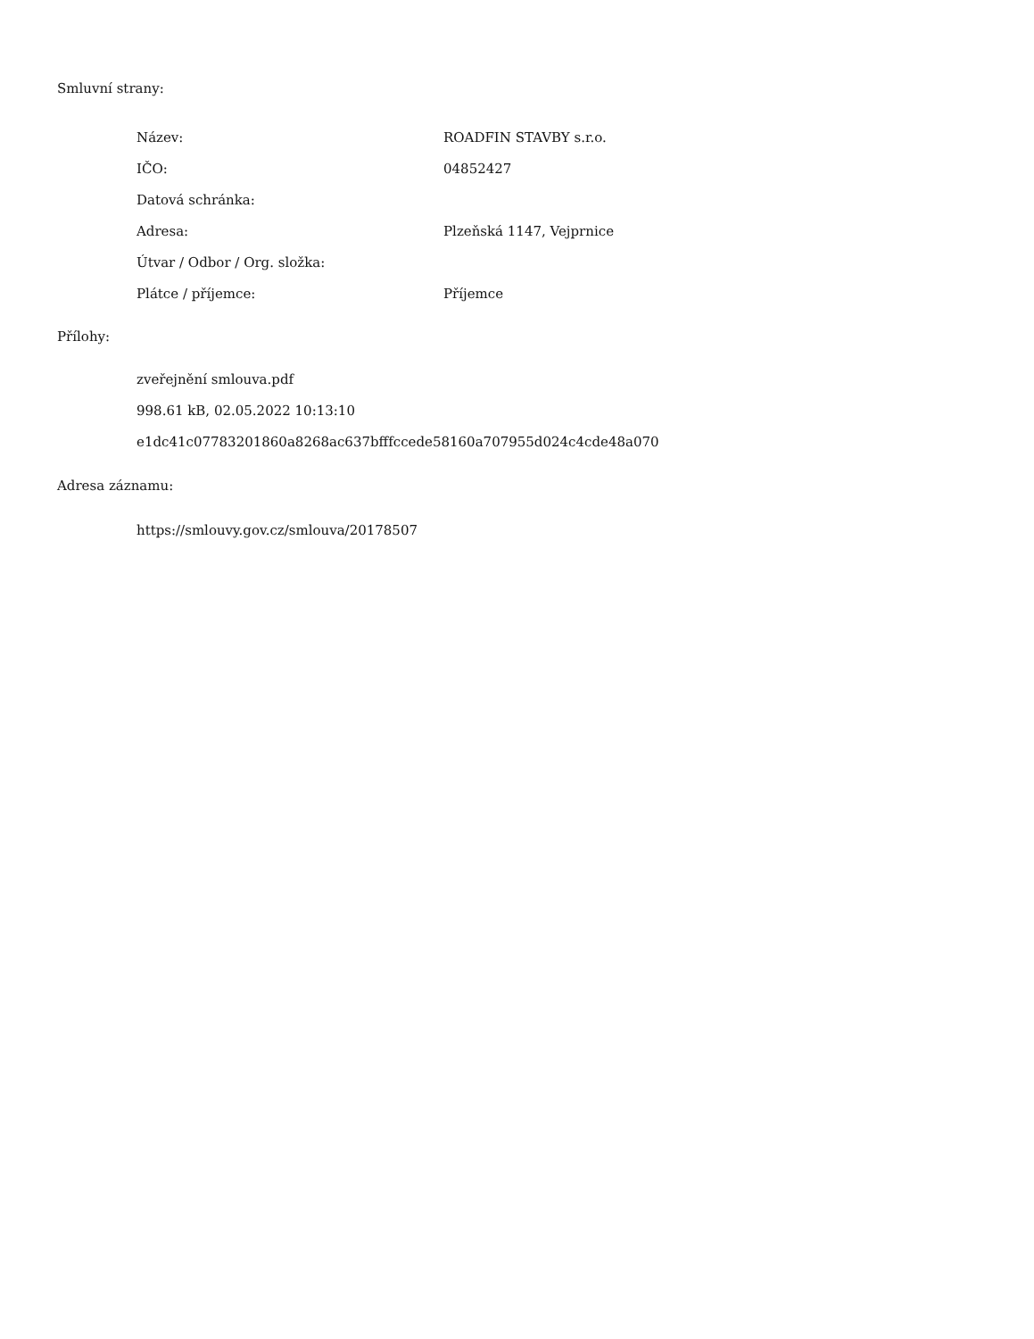Smluvní strany:
| Název: | ROADFIN STAVBY s.r.o. |
| IČO: | 04852427 |
| Datová schránka: | |
| Adresa: | Plzeňská 1147, Vejprnice |
| Útvar / Odbor / Org. složka: | |
| Plátce / příjemce: | Příjemce |
Přílohy:
zveřejnění smlouva.pdf
998.61 kB, 02.05.2022 10:13:10
e1dc41c07783201860a8268ac637bfffccede58160a707955d024c4cde48a070
Adresa záznamu:
https://smlouvy.gov.cz/smlouva/20178507